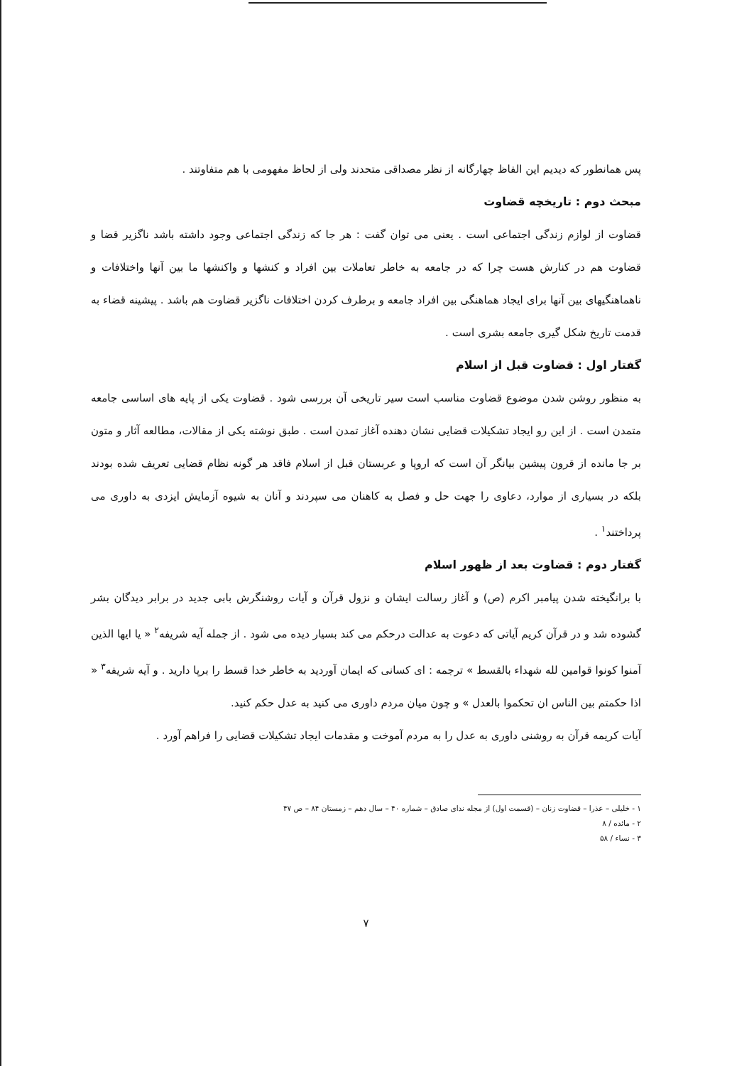پس همانطور که دیدیم این الفاظ چهارگانه از نظر مصداقی متحدند ولی از لحاظ مفهومی با هم متفاوتند .
مبحث دوم : تاریخچه قضاوت
قضاوت از لوازم زندگی اجتماعی است . یعنی می توان گفت : هر جا که زندگی اجتماعی وجود داشته باشد ناگزیر قضا و قضاوت هم در کنارش هست چرا که در جامعه به خاطر تعاملات بین افراد و کنشها و واکنشها ما بین آنها واختلافات و ناهماهنگیهای بین آنها برای ایجاد هماهنگی بین افراد جامعه و برطرف کردن اختلافات ناگزیر قضاوت هم باشد . پیشینه قضاء به قدمت تاریخ شکل گیری جامعه بشری است .
گفتار اول : قضاوت قبل از اسلام
به منظور روشن شدن موضوع قضاوت مناسب است سیر تاریخی آن بررسی شود . قضاوت یکی از پایه های اساسی جامعه متمدن است . از این رو ایجاد تشکیلات قضایی نشان دهنده آغاز تمدن است . طبق نوشته یکی از مقالات، مطالعه آثار و متون بر جا مانده از قرون پیشین بیانگر آن است که اروپا و عربستان قبل از اسلام فاقد هر گونه نظام قضایی تعریف شده بودند بلکه در بسیاری از موارد، دعاوی را جهت حل و فصل به کاهنان می سپردند و آنان به شیوه آزمایش ایزدی به داوری می پرداختند<sup>۱</sup> .
گفتار دوم : قضاوت بعد از ظهور اسلام
با برانگیخته شدن پیامبر اکرم (ص) و آغاز رسالت ایشان و نزول قرآن و آیات روشنگرش بابی جدید در برابر دیدگان بشر گشوده شد و در قرآن کریم آیاتی که دعوت به عدالت درحکم می کند بسیار دیده می شود . از جمله آیه شریفه<sup>۲</sup> « یا ایها الذین آمنوا کونوا قوامین لله شهداء بالقسط » ترجمه : ای کسانی که ایمان آوردید به خاطر خدا قسط را برپا دارید . و آیه شریفه<sup>۳</sup> « اذا حکمتم بین الناس ان تحکموا بالعدل » و چون میان مردم داوری می کنید به عدل حکم کنید.
آیات کریمه قرآن به روشنی داوری به عدل را به مردم آموخت و مقدمات ایجاد تشکیلات قضایی را فراهم آورد .
۱ - خلیلی – عذرا – قضاوت زنان – (قسمت اول) از مجله ندای صادق – شماره ۴۰ – سال دهم – زمستان ۸۴ – ص ۴۷
۲ - مائده / ۸
۳ - نساء / ۵۸
۷